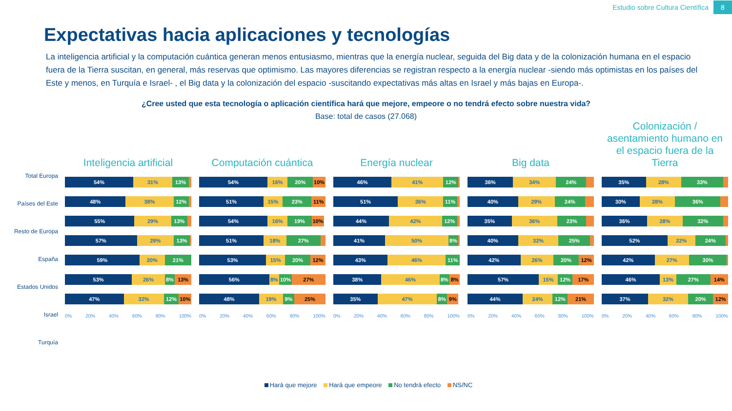Estudio sobre Cultura Científica 8
Expectativas hacia aplicaciones y tecnologías
La inteligencia artificial y la computación cuántica generan menos entusiasmo, mientras que la energía nuclear, seguida del Big data y de la colonización humana en el espacio fuera de la Tierra suscitan, en general, más reservas que optimismo. Las mayores diferencias se registran respecto a la energía nuclear -siendo más optimistas en los países del Este y menos, en Turquía e Israel- , el Big data y la colonización del espacio -suscitando expectativas más altas en Israel y más bajas en Europa-.
¿Cree usted que esta tecnología o aplicación científica hará que mejore, empeore o no tendrá efecto sobre nuestra vida?
Base: total de casos (27.068)
Total Europa
Países del Este
Resto de Europa
España
Estados Unidos
Israel
Turquía
Inteligencia artificial
54% 31% 13%
48% 38% 12%
55% 29% 13%
57% 29% 13%
59% 20% 21%
53% 26% 8% 13%
47% 32% 12% 10%
0% 20% 40% 60% 80% 100%
Computación cuántica
54% 16% 20% 10%
51% 15% 23% 11%
54% 16% 19% 10%
51% 18% 27%
53% 15% 20% 12%
56% 8% 10% 27%
48% 19% 9% 25%
0% 20% 40% 60% 80% 100%
Energía nuclear
46% 41% 12%
51% 36% 11%
44% 42% 12%
41% 50% 8%
43% 46% 11%
38% 46% 8% 8%
35% 47% 8% 9%
0% 20% 40% 60% 80% 100%
Big data
36% 34% 24%
40% 29% 24%
35% 36% 23%
40% 32% 25%
42% 26% 20% 12%
57% 15% 12% 17%
44% 24% 12% 21%
0% 20% 40% 60% 80% 100%
Colonización /
asentamiento humano en
el espacio fuera de la
Tierra
35% 28% 33%
30% 28% 36%
36% 28% 32%
52% 22% 24%
42% 27% 30%
46% 13% 27% 14%
37% 32% 20% 12%
0% 20% 40% 60% 80% 100%
Hará que mejore Hará que empeore No tendrá efecto NS/NC